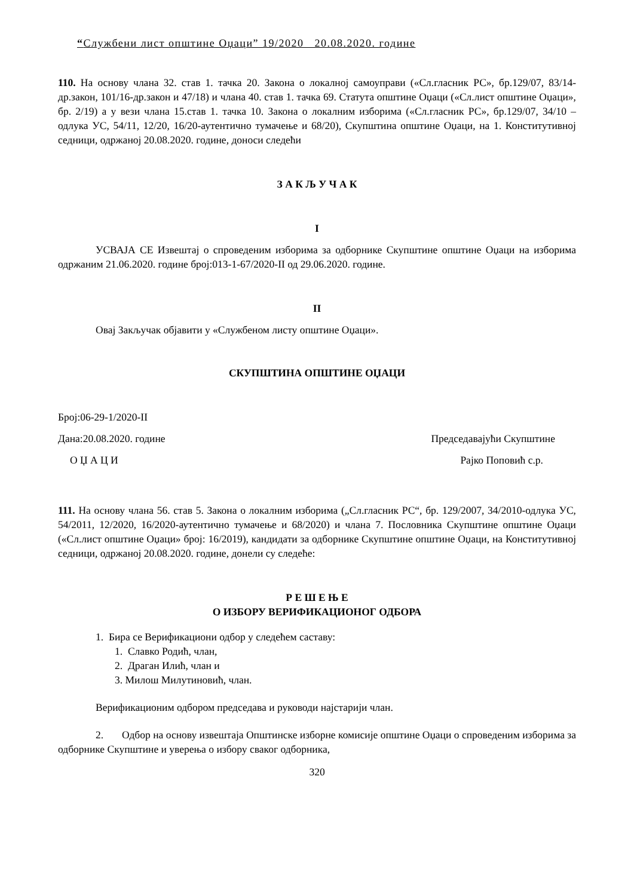“Службени лист општине Оџаци” 19/2020 20.08.2020. године
110. На основу члана 32. став 1. тачка 20. Закона о локалној самоуправи («Сл.гласник РС», бр.129/07, 83/14-др.закон, 101/16-др.закон и 47/18) и члана 40. став 1. тачка 69. Статута општине Оџаци («Сл.лист општине Оџаци», бр. 2/19) а у вези члана 15.став 1. тачка 10. Закона о локалним изборима («Сл.гласник РС», бр.129/07, 34/10 – одлука УС, 54/11, 12/20, 16/20-аутентично тумачење и 68/20), Скупштина општине Оџаци, на 1. Конститутивној седници, одржаној 20.08.2020. године, доноси следећи
З А К Љ У Ч А К
I
УСВАЈА СЕ Извештај о спроведеним изборима за одборнике Скупштине општине Оџаци на изборима одржаним 21.06.2020. године број:013-1-67/2020-II од 29.06.2020. године.
II
Овај Закључак објавити у «Службеном листу општине Оџаци».
СКУПШТИНА ОПШТИНЕ ОЏАЦИ
Број:06-29-1/2020-II
Дана:20.08.2020. године Председавајући Скупштине
О Џ А Ц И Рајко Поповић с.р.
111. На основу члана 56. став 5. Закона о локалним изборима („Сл.гласник РС“, бр. 129/2007, 34/2010-одлука УС, 54/2011, 12/2020, 16/2020-аутентично тумачење и 68/2020) и члана 7. Пословника Скупштине општине Оџаци («Сл.лист општине Оџаци» број: 16/2019), кандидати за одборнике Скупштине општине Оџаци, на Конститутивној седници, одржаној 20.08.2020. године, донели су следеће:
Р Е Ш Е Њ Е
О ИЗБОРУ ВЕРИФИКАЦИОНОГ ОДБОРА
1. Бира се Верификациони одбор у следећем саставу:
1. Славко Родић, члан,
2. Драган Илић, члан и
3. Милош Милутиновић, члан.
Верификационим одбором председава и руководи најстарији члан.
2. Одбор на основу извештаја Општинске изборне комисије општине Оџаци о спроведеним изборима за одборнике Скупштине и уверења о избору сваког одборника,
320